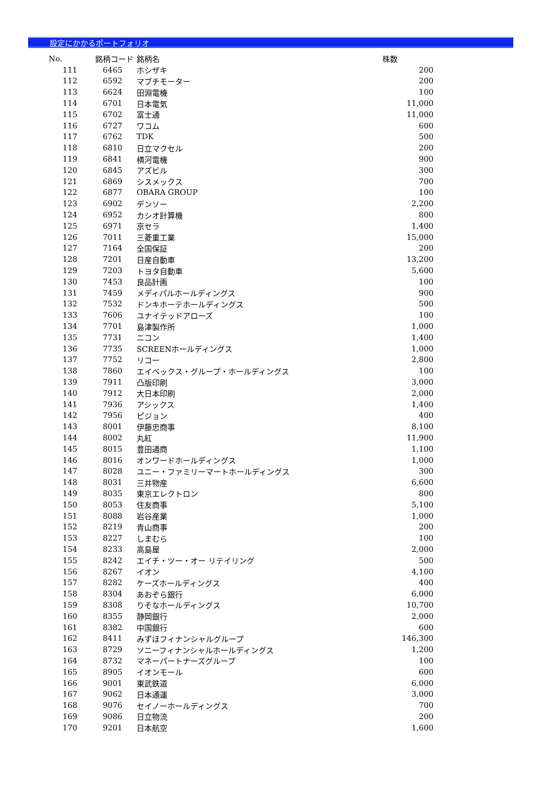設定にかかるポートフォリオ
| No. | 銘柄コード | 銘柄名 | 株数 |
| --- | --- | --- | --- |
| 111 | 6465 | ホシザキ | 200 |
| 112 | 6592 | マブチモーター | 200 |
| 113 | 6624 | 田淵電機 | 100 |
| 114 | 6701 | 日本電気 | 11,000 |
| 115 | 6702 | 富士通 | 11,000 |
| 116 | 6727 | ワコム | 600 |
| 117 | 6762 | TDK | 500 |
| 118 | 6810 | 日立マクセル | 200 |
| 119 | 6841 | 横河電機 | 900 |
| 120 | 6845 | アズビル | 300 |
| 121 | 6869 | シスメックス | 700 |
| 122 | 6877 | OBARA GROUP | 100 |
| 123 | 6902 | デンソー | 2,200 |
| 124 | 6952 | カシオ計算機 | 800 |
| 125 | 6971 | 京セラ | 1,400 |
| 126 | 7011 | 三菱重工業 | 15,000 |
| 127 | 7164 | 全国保証 | 200 |
| 128 | 7201 | 日産自動車 | 13,200 |
| 129 | 7203 | トヨタ自動車 | 5,600 |
| 130 | 7453 | 良品計画 | 100 |
| 131 | 7459 | メディパルホールディングス | 900 |
| 132 | 7532 | ドンキホーテホールディングス | 500 |
| 133 | 7606 | ユナイテッドアローズ | 100 |
| 134 | 7701 | 島津製作所 | 1,000 |
| 135 | 7731 | ニコン | 1,400 |
| 136 | 7735 | SCREENホールディングス | 1,000 |
| 137 | 7752 | リコー | 2,800 |
| 138 | 7860 | エイベックス・グループ・ホールディングス | 100 |
| 139 | 7911 | 凸版印刷 | 3,000 |
| 140 | 7912 | 大日本印刷 | 2,000 |
| 141 | 7936 | アシックス | 1,400 |
| 142 | 7956 | ピジョン | 400 |
| 143 | 8001 | 伊藤忠商事 | 8,100 |
| 144 | 8002 | 丸紅 | 11,900 |
| 145 | 8015 | 豊田通商 | 1,100 |
| 146 | 8016 | オンワードホールディングス | 1,000 |
| 147 | 8028 | ユニー・ファミリーマートホールディングス | 300 |
| 148 | 8031 | 三井物産 | 6,600 |
| 149 | 8035 | 東京エレクトロン | 800 |
| 150 | 8053 | 住友商事 | 5,100 |
| 151 | 8088 | 岩谷産業 | 1,000 |
| 152 | 8219 | 青山商事 | 200 |
| 153 | 8227 | しまむら | 100 |
| 154 | 8233 | 高島屋 | 2,000 |
| 155 | 8242 | エイチ・ツー・オー リテイリング | 500 |
| 156 | 8267 | イオン | 4,100 |
| 157 | 8282 | ケーズホールディングス | 400 |
| 158 | 8304 | あおぞら銀行 | 6,000 |
| 159 | 8308 | りそなホールディングス | 10,700 |
| 160 | 8355 | 静岡銀行 | 2,000 |
| 161 | 8382 | 中国銀行 | 600 |
| 162 | 8411 | みずほフィナンシャルグループ | 146,300 |
| 163 | 8729 | ソニーフィナンシャルホールディングス | 1,200 |
| 164 | 8732 | マネーパートナーズグループ | 100 |
| 165 | 8905 | イオンモール | 600 |
| 166 | 9001 | 東武鉄道 | 6,000 |
| 167 | 9062 | 日本通運 | 3,000 |
| 168 | 9076 | セイノーホールディングス | 700 |
| 169 | 9086 | 日立物流 | 200 |
| 170 | 9201 | 日本航空 | 1,600 |